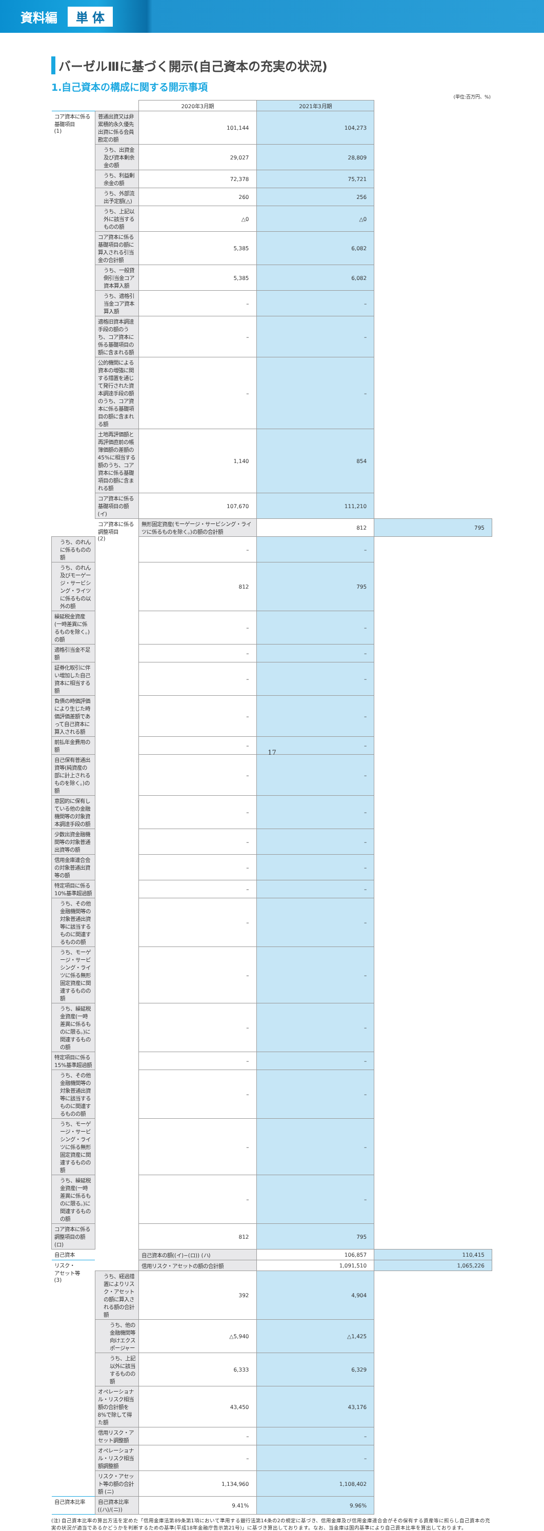資料編 単 体
バーゼルⅢに基づく開示(自己資本の充実の状況)
1.自己資本の構成に関する開示事項
(単位:百万円、%)
| | | 2020年3月期 | 2021年3月期 | |
| --- | --- | --- | --- | --- |
| コア資本に係る 基礎項目 (1) | 普通出資又は非累積的永久優先出資に係る会員勘定の額 | 101,144 | 104,273 | |
| | うち、出資金及び資本剰余金の額 | 29,027 | 28,809 | |
| | うち、利益剰余金の額 | 72,378 | 75,721 | |
| | うち、外部流出予定額(△) | 260 | 256 | |
| | うち、上記以外に該当するものの額 | △0 | △0 | |
| | コア資本に係る基礎項目の額に算入される引当金の合計額 | 5,385 | 6,082 | |
| | うち、一般貸倒引当金コア資本算入額 | 5,385 | 6,082 | |
| | うち、適格引当金コア資本算入額 | – | – | |
| | 適格旧資本調達手段の額のうち、コア資本に係る基礎項目の額に含まれる額 | – | – | |
| | 公的機関による資本の増強に関する措置を通じて発行された資本調達手段の額のうち、コア資本に係る基礎項目の額に含まれる額 | – | – | |
| | 土地再評価額と再評価直前の帳簿価額の差額の45%に相当する額のうち、コア資本に係る基礎項目の額に含まれる額 | 1,140 | 854 | |
| | コア資本に係る基礎項目の額 (イ) | 107,670 | 111,210 | |
| | コア資本に係る 調整項目 (2) | 無形固定資産(モーゲージ・サービシング・ライツに係るものを除く。)の額の合計額 | 812 | 795 |
| うち、のれんに係るものの額 | | – | – | |
| うち、のれん及びモーゲージ・サービシング・ライツに係るもの以外の額 | | 812 | 795 | |
| 繰延税金資産(一時差異に係るものを除く。)の額 | | – | – | |
| 適格引当金不足額 | | – | – | |
| 証券化取引に伴い増加した自己資本に相当する額 | | – | – | |
| 負債の時価評価により生じた時価評価差額であって自己資本に算入される額 | | – | – | |
| 前払年金費用の額 | | – | – | |
| 自己保有普通出資等(純資産の部に計上されるものを除く。)の額 | | – | – | |
| 意図的に保有している他の金融機関等の対象資本調達手段の額 | | – | – | |
| 少数出資金融機関等の対象普通出資等の額 | | – | – | |
| 信用金庫連合会の対象普通出資等の額 | | – | – | |
| 特定項目に係る10%基準超過額 | | – | – | |
| うち、その他金融機関等の対象普通出資等に該当するものに関連するものの額 | | – | – | |
| うち、モーゲージ・サービシング・ライツに係る無形固定資産に関連するものの額 | | – | – | |
| うち、繰延税金資産(一時差異に係るものに限る。)に関連するものの額 | | – | – | |
| 特定項目に係る15%基準超過額 | | – | – | |
| うち、その他金融機関等の対象普通出資等に該当するものに関連するものの額 | | – | – | |
| うち、モーゲージ・サービシング・ライツに係る無形固定資産に関連するものの額 | | – | – | |
| うち、繰延税金資産(一時差異に係るものに限る。)に関連するものの額 | | – | – | |
| コア資本に係る調整項目の額 (ロ) | | 812 | 795 | |
| 自己資本 | | 自己資本の額((イ)−(ロ)) (ハ) | 106,857 | 110,415 |
| リスク・ アセット等 (3) | | 信用リスク・アセットの額の合計額 | 1,091,510 | 1,065,226 |
| | うち、経過措置によりリスク・アセットの額に算入される額の合計額 | 392 | 4,904 | |
| | うち、他の金融機関等向けエクスポージャー | △5,940 | △1,425 | |
| | うち、上記以外に該当するものの額 | 6,333 | 6,329 | |
| | オペレーショナル・リスク相当額の合計額を8%で除して得た額 | 43,450 | 43,176 | |
| | 信用リスク・アセット調整額 | – | – | |
| | オペレーショナル・リスク相当額調整額 | – | – | |
| | リスク・アセット等の額の合計額 (ニ) | 1,134,960 | 1,108,402 | |
| 自己資本比率 | 自己資本比率((ハ)/(ニ)) | 9.41% | 9.96% | |
(注) 自己資本比率の算出方法を定めた「信用金庫法第89条第1項において準用する銀行法第14条の2の規定に基づき、信用金庫及び信用金庫連合会がその保有する資産等に照らし自己資本の充実の状況が適当であるかどうかを判断するための基準(平成18年金融庁告示第21号)」に基づき算出しております。なお、当金庫は国内基準により自己資本比率を算出しております。
17